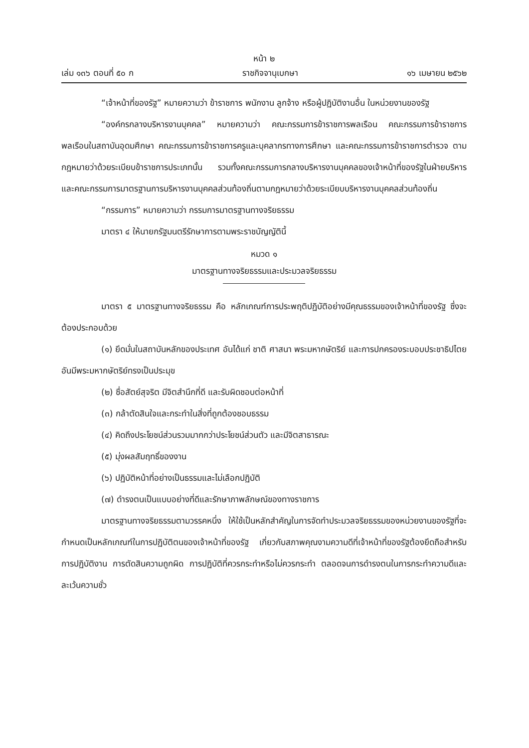หน้า ๒
เล่ม ๑๓๖ ตอนที่ ๕๐ ก ราชกิจจานุเบกษา ๑๖ เมษายน ๒๕๖๒
“เจ้าหน้าที่ของรัฐ” หมายความว่า ข้าราชการ พนักงาน ลูกจ้าง หรือผู้ปฏิบัติงานอื่น ในหน่วยงานของรัฐ
“องค์กรกลางบริหารงานบุคคล” หมายความว่า คณะกรรมการข้าราชการพลเรือน คณะกรรมการข้าราชการพลเรือนในสถาบันอุดมศึกษา คณะกรรมการข้าราชการครูและบุคลากรทางการศึกษา และคณะกรรมการข้าราชการตำรวจ ตามกฎหมายว่าด้วยระเบียบข้าราชการประเภทนั้น รวมทั้งคณะกรรมการกลางบริหารงานบุคคลของเจ้าหน้าที่ของรัฐในฝ่ายบริหาร และคณะกรรมการมาตรฐานการบริหารงานบุคคลส่วนท้องถิ่นตามกฎหมายว่าด้วยระเบียบบริหารงานบุคคลส่วนท้องถิ่น
“กรรมการ” หมายความว่า กรรมการมาตรฐานทางจริยธรรม
มาตรา ๔ ให้นายกรัฐมนตรีรักษาการตามพระราชบัญญัตินี้
หมวด ๑
มาตรฐานทางจริยธรรมและประมวลจริยธรรม
มาตรา ๕ มาตรฐานทางจริยธรรม คือ หลักเกณฑ์การประพฤติปฏิบัติอย่างมีคุณธรรมของเจ้าหน้าที่ของรัฐ ซึ่งจะต้องประกอบด้วย
(๑) ยึดมั่นในสถาบันหลักของประเทศ อันได้แก่ ชาติ ศาสนา พระมหากษัตริย์ และการปกครองระบอบประชาธิปไตยอันมีพระมหากษัตริย์ทรงเป็นประมุข
(๒) ซื่อสัตย์สุจริต มีจิตสำนึกที่ดี และรับผิดชอบต่อหน้าที่
(๓) กล้าตัดสินใจและกระทำในสิ่งที่ถูกต้องชอบธรรม
(๔) คิดถึงประโยชน์ส่วนรวมมากกว่าประโยชน์ส่วนตัว และมีจิตสาธารณะ
(๕) มุ่งผลสัมฤทธิ์ของงาน
(๖) ปฏิบัติหน้าที่อย่างเป็นธรรมและไม่เลือกปฏิบัติ
(๗) ดำรงตนเป็นแบบอย่างที่ดีและรักษาภาพลักษณ์ของทางราชการ
มาตรฐานทางจริยธรรมตามวรรคหนึ่ง ให้ใช้เป็นหลักสำคัญในการจัดทำประมวลจริยธรรมของหน่วยงานของรัฐที่จะกำหนดเป็นหลักเกณฑ์ในการปฏิบัติตนของเจ้าหน้าที่ของรัฐ เกี่ยวกับสภาพคุณงามความดีที่เจ้าหน้าที่ของรัฐต้องยึดถือสำหรับการปฏิบัติงาน การตัดสินความถูกผิด การปฏิบัติที่ควรกระทำหรือไม่ควรกระทำ ตลอดจนการดำรงตนในการกระทำความดีและละเว้นความชั่ว